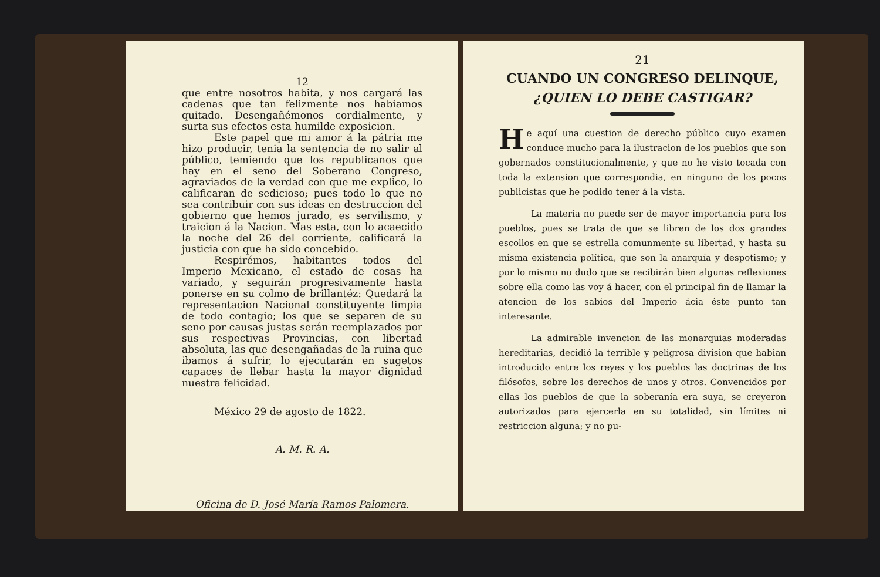12
que entre nosotros habita, y nos cargará las cadenas que tan felizmente nos habiamos quitado. Desengañémonos cordialmente, y surta sus efectos esta humilde exposicion.
Este papel que mi amor á la pátria me hizo producir, tenia la sentencia de no salir al público, temiendo que los republicanos que hay en el seno del Soberano Congreso, agraviados de la verdad con que me explico, lo calificaran de sedicioso; pues todo lo que no sea contribuir con sus ideas en destruccion del gobierno que hemos jurado, es servilismo, y traicion á la Nacion. Mas esta, con lo acaecido la noche del 26 del corriente, calificará la justicia con que ha sido concebido.
Respirémos, habitantes todos del Imperio Mexicano, el estado de cosas ha variado, y seguirán progresivamente hasta ponerse en su colmo de brillantéz: Quedará la representacion Nacional constituyente limpia de todo contagio; los que se separen de su seno por causas justas serán reemplazados por sus respectivas Provincias, con libertad absoluta, las que desengañadas de la ruina que ibamos á sufrir, lo ejecutarán en sugetos capaces de llebar hasta la mayor dignidad nuestra felicidad.
México 29 de agosto de 1822.
A. M. R. A.
Oficina de D. José María Ramos Palomera.
21
CUANDO UN CONGRESO DELINQUE,
¿QUIEN LO DEBE CASTIGAR?
He aquí una cuestion de derecho público cuyo examen conduce mucho para la ilustracion de los pueblos que son gobernados constitucionalmente, y que no he visto tocada con toda la extension que correspondia, en ninguno de los pocos publicistas que he podido tener á la vista.
La materia no puede ser de mayor importancia para los pueblos, pues se trata de que se libren de los dos grandes escollos en que se estrella comunmente su libertad, y hasta su misma existencia política, que son la anarquía y despotismo; y por lo mismo no dudo que se recibirán bien algunas reflexiones sobre ella como las voy á hacer, con el principal fin de llamar la atencion de los sabios del Imperio ácia éste punto tan interesante.
La admirable invencion de las monarquias moderadas hereditarias, decidió la terrible y peligrosa division que habian introducido entre los reyes y los pueblos las doctrinas de los filósofos, sobre los derechos de unos y otros. Convencidos por ellas los pueblos de que la soberanía era suya, se creyeron autorizados para ejercerla en su totalidad, sin límites ni restriccion alguna; y no pu-